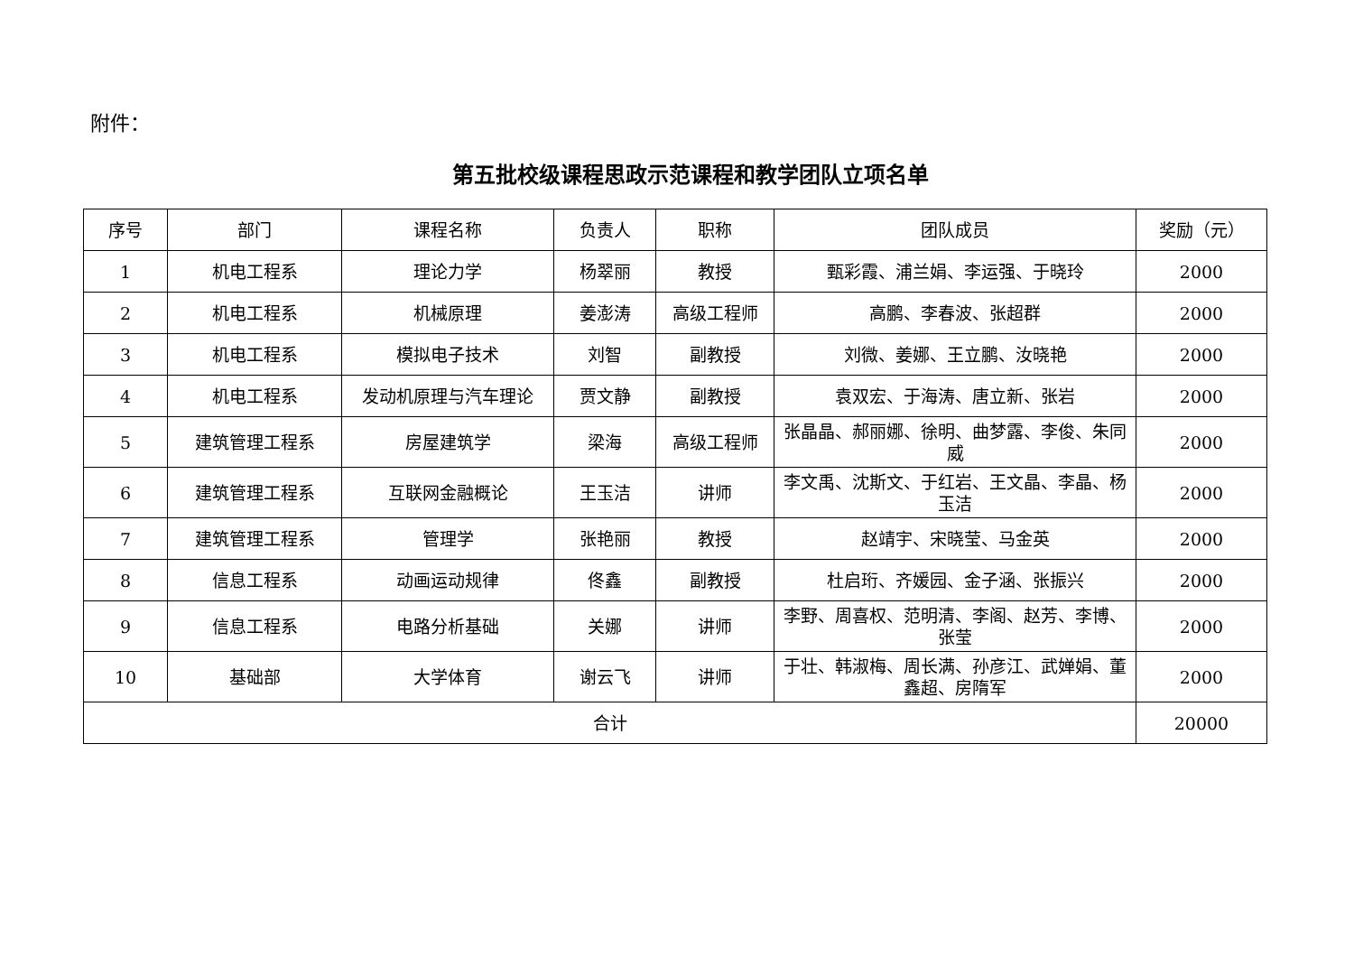附件：
第五批校级课程思政示范课程和教学团队立项名单
| 序号 | 部门 | 课程名称 | 负责人 | 职称 | 团队成员 | 奖励（元） |
| --- | --- | --- | --- | --- | --- | --- |
| 1 | 机电工程系 | 理论力学 | 杨翠丽 | 教授 | 甄彩霞、浦兰娟、李运强、于晓玲 | 2000 |
| 2 | 机电工程系 | 机械原理 | 姜澎涛 | 高级工程师 | 高鹏、李春波、张超群 | 2000 |
| 3 | 机电工程系 | 模拟电子技术 | 刘智 | 副教授 | 刘微、姜娜、王立鹏、汝晓艳 | 2000 |
| 4 | 机电工程系 | 发动机原理与汽车理论 | 贾文静 | 副教授 | 袁双宏、于海涛、唐立新、张岩 | 2000 |
| 5 | 建筑管理工程系 | 房屋建筑学 | 梁海 | 高级工程师 | 张晶晶、郝丽娜、徐明、曲梦露、李俊、朱同威 | 2000 |
| 6 | 建筑管理工程系 | 互联网金融概论 | 王玉洁 | 讲师 | 李文禹、沈斯文、于红岩、王文晶、李晶、杨玉洁 | 2000 |
| 7 | 建筑管理工程系 | 管理学 | 张艳丽 | 教授 | 赵靖宇、宋晓莹、马金英 | 2000 |
| 8 | 信息工程系 | 动画运动规律 | 佟鑫 | 副教授 | 杜启珩、齐媛园、金子涵、张振兴 | 2000 |
| 9 | 信息工程系 | 电路分析基础 | 关娜 | 讲师 | 李野、周喜权、范明清、李阁、赵芳、李博、张莹 | 2000 |
| 10 | 基础部 | 大学体育 | 谢云飞 | 讲师 | 于壮、韩淑梅、周长满、孙彦江、武婵娟、董鑫超、房隋军 | 2000 |
| 合计 | | | | | | 20000 |